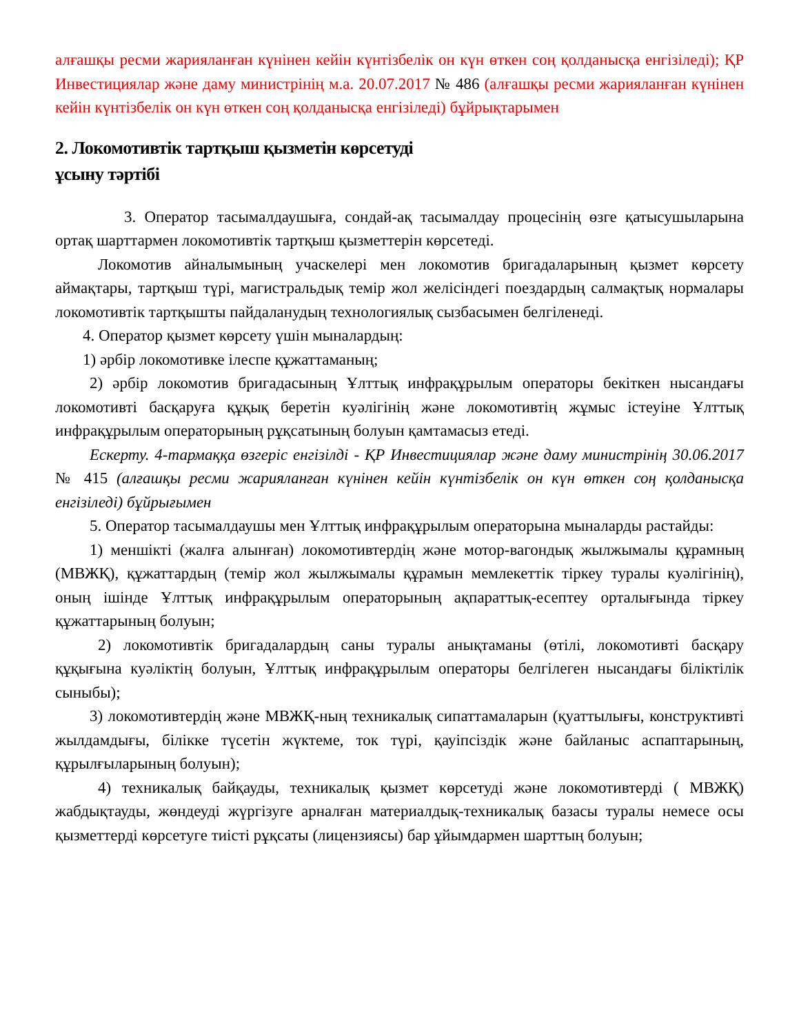алғашқы ресми жарияланған күнінен кейін күнтізбелік он күн өткен соң қолданысқа енгізіледі); ҚР Инвестициялар және даму министрінің м.а. 20.07.2017 № 486 (алғашқы ресми жарияланған күнінен кейін күнтізбелік он күн өткен соң қолданысқа енгізіледі) бұйрықтарымен
2. Локомотивтік тартқыш қызметін көрсетуді
ұсыну тәртібі
3. Оператор тасымалдаушыға, сондай-ақ тасымалдау процесінің өзге қатысушыларына ортақ шарттармен локомотивтік тартқыш қызметтерін көрсетеді.
Локомотив айналымының учаскелері мен локомотив бригадаларының қызмет көрсету аймақтары, тартқыш түрі, магистральдық темір жол желісіндегі поездардың салмақтық нормалары локомотивтік тартқышты пайдаланудың технологиялық сызбасымен белгіленеді.
4. Оператор қызмет көрсету үшін мыналардың:
1) әрбір локомотивке ілеспе құжаттаманың;
2) әрбір локомотив бригадасының Ұлттық инфрақұрылым операторы бекіткен нысандағы локомотивті басқаруға құқық беретін куәлігінің және локомотивтің жұмыс істеуіне Ұлттық инфрақұрылым операторының рұқсатының болуын қамтамасыз етеді.
Ескерту. 4-тармаққа өзгеріс енгізілді - ҚР Инвестициялар және даму министрінің 30.06.2017 № 415 (алғашқы ресми жарияланған күнінен кейін күнтізбелік он күн өткен соң қолданысқа енгізіледі) бұйрығымен
5. Оператор тасымалдаушы мен Ұлттық инфрақұрылым операторына мыналарды растайды:
1) меншікті (жалға алынған) локомотивтердің және мотор-вагондық жылжымалы құрамның (МВЖҚ), құжаттардың (темір жол жылжымалы құрамын мемлекеттік тіркеу туралы куәлігінің), оның ішінде Ұлттық инфрақұрылым операторының ақпараттық-есептеу орталығында тіркеу құжаттарының болуын;
2) локомотивтік бригадалардың саны туралы анықтаманы (өтілі, локомотивті басқару құқығына куәліктің болуын, Ұлттық инфрақұрылым операторы белгілеген нысандағы біліктілік сыныбы);
3) локомотивтердің және МВЖҚ-ның техникалық сипаттамаларын (қуаттылығы, конструктивті жылдамдығы, білікке түсетін жүктеме, ток түрі, қауіпсіздік және байланыс аспаптарының, құрылғыларының болуын);
4) техникалық байқауды, техникалық қызмет көрсетуді және локомотивтерді ( МВЖҚ) жабдықтауды, жөндеуді жүргізуге арналған материалдық-техникалық базасы туралы немесе осы қызметтерді көрсетуге тиісті рұқсаты (лицензиясы) бар ұйымдармен шарттың болуын;